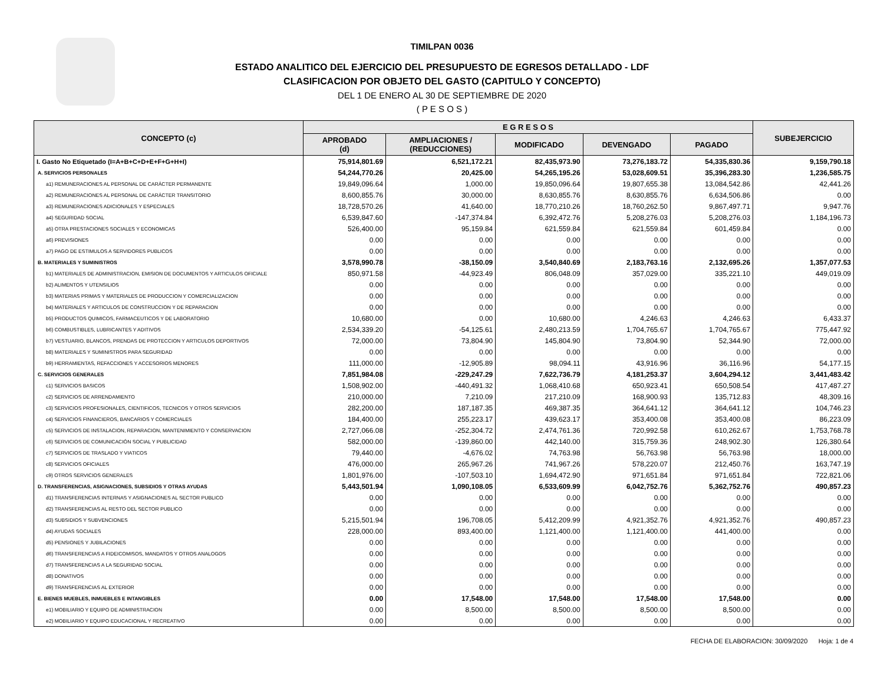TIMILPAN 0036
ESTADO ANALITICO DEL EJERCICIO DEL PRESUPUESTO DE EGRESOS DETALLADO - LDF
CLASIFICACION POR OBJETO DEL GASTO (CAPITULO Y CONCEPTO)
DEL 1 DE ENERO AL 30 DE SEPTIEMBRE DE 2020
( P E S O S )
| CONCEPTO (c) | E G R E S O S | | | | | SUBEJERCICIO |
| --- | --- | --- | --- | --- | --- | --- |
| | APROBADO (d) | AMPLIACIONES / (REDUCCIONES) | MODIFICADO | DEVENGADO | PAGADO | |
| I. Gasto No Etiquetado (I=A+B+C+D+E+F+G+H+I) | 75,914,801.69 | 6,521,172.21 | 82,435,973.90 | 73,276,183.72 | 54,335,830.36 | 9,159,790.18 |
| A. SERVICIOS PERSONALES | 54,244,770.26 | 20,425.00 | 54,265,195.26 | 53,028,609.51 | 35,396,283.30 | 1,236,585.75 |
| a1) REMUNERACIONES AL PERSONAL DE CARÁCTER PERMANENTE | 19,849,096.64 | 1,000.00 | 19,850,096.64 | 19,807,655.38 | 13,084,542.86 | 42,441.26 |
| a2) REMUNERACIONES AL PERSONAL DE CARÁCTER TRANSITORIO | 8,600,855.76 | 30,000.00 | 8,630,855.76 | 8,630,855.76 | 6,634,506.86 | 0.00 |
| a3) REMUNERACIONES ADICIONALES Y ESPECIALES | 18,728,570.26 | 41,640.00 | 18,770,210.26 | 18,760,262.50 | 9,867,497.71 | 9,947.76 |
| a4) SEGURIDAD SOCIAL | 6,539,847.60 | -147,374.84 | 6,392,472.76 | 5,208,276.03 | 5,208,276.03 | 1,184,196.73 |
| a5) OTRA PRESTACIONES SOCIALES Y ECONOMICAS | 526,400.00 | 95,159.84 | 621,559.84 | 621,559.84 | 601,459.84 | 0.00 |
| a6) PREVISIONES | 0.00 | 0.00 | 0.00 | 0.00 | 0.00 | 0.00 |
| a7) PAGO DE ESTIMULOS A SERVIDORES PUBLICOS | 0.00 | 0.00 | 0.00 | 0.00 | 0.00 | 0.00 |
| B. MATERIALES Y SUMINISTROS | 3,578,990.78 | -38,150.09 | 3,540,840.69 | 2,183,763.16 | 2,132,695.26 | 1,357,077.53 |
| b1) MATERIALES DE ADMINISTRACION, EMISION DE DOCUMENTOS Y ARTICULOS OFICIALE | 850,971.58 | -44,923.49 | 806,048.09 | 357,029.00 | 335,221.10 | 449,019.09 |
| b2) ALIMENTOS Y UTENSILIOS | 0.00 | 0.00 | 0.00 | 0.00 | 0.00 | 0.00 |
| b3) MATERIAS PRIMAS Y MATERIALES DE PRODUCCION Y COMERCIALIZACION | 0.00 | 0.00 | 0.00 | 0.00 | 0.00 | 0.00 |
| b4) MATERIALES Y ARTICULOS DE CONSTRUCCION Y DE REPARACION | 0.00 | 0.00 | 0.00 | 0.00 | 0.00 | 0.00 |
| b5) PRODUCTOS QUIMICOS, FARMACEUTICOS Y DE LABORATORIO | 10,680.00 | 0.00 | 10,680.00 | 4,246.63 | 4,246.63 | 6,433.37 |
| b6) COMBUSTIBLES, LUBRICANTES Y ADITIVOS | 2,534,339.20 | -54,125.61 | 2,480,213.59 | 1,704,765.67 | 1,704,765.67 | 775,447.92 |
| b7) VESTUARIO, BLANCOS, PRENDAS DE PROTECCION Y ARTICULOS DEPORTIVOS | 72,000.00 | 73,804.90 | 145,804.90 | 73,804.90 | 52,344.90 | 72,000.00 |
| b8) MATERIALES Y SUMINISTROS PARA SEGURIDAD | 0.00 | 0.00 | 0.00 | 0.00 | 0.00 | 0.00 |
| b9) HERRAMIENTAS, REFACCIONES Y ACCESORIOS MENORES | 111,000.00 | -12,905.89 | 98,094.11 | 43,916.96 | 36,116.96 | 54,177.15 |
| C. SERVICIOS GENERALES | 7,851,984.08 | -229,247.29 | 7,622,736.79 | 4,181,253.37 | 3,604,294.12 | 3,441,483.42 |
| c1) SERVICIOS BASICOS | 1,508,902.00 | -440,491.32 | 1,068,410.68 | 650,923.41 | 650,508.54 | 417,487.27 |
| c2) SERVICIOS DE ARRENDAMIENTO | 210,000.00 | 7,210.09 | 217,210.09 | 168,900.93 | 135,712.83 | 48,309.16 |
| c3) SERVICIOS PROFESIONALES, CIENTIFICOS, TECNICOS Y OTROS SERVICIOS | 282,200.00 | 187,187.35 | 469,387.35 | 364,641.12 | 364,641.12 | 104,746.23 |
| c4) SERVICIOS FINANCIEROS, BANCARIOS Y COMERCIALES | 184,400.00 | 255,223.17 | 439,623.17 | 353,400.08 | 353,400.08 | 86,223.09 |
| c5) SERVICIOS DE INSTALACION, REPARACION, MANTENIMIENTO Y CONSERVACION | 2,727,066.08 | -252,304.72 | 2,474,761.36 | 720,992.58 | 610,262.67 | 1,753,768.78 |
| c6) SERVICIOS DE COMUNICACIÓN SOCIAL Y PUBLICIDAD | 582,000.00 | -139,860.00 | 442,140.00 | 315,759.36 | 248,902.30 | 126,380.64 |
| c7) SERVICIOS DE TRASLADO Y VIATICOS | 79,440.00 | -4,676.02 | 74,763.98 | 56,763.98 | 56,763.98 | 18,000.00 |
| c8) SERVICIOS OFICIALES | 476,000.00 | 265,967.26 | 741,967.26 | 578,220.07 | 212,450.76 | 163,747.19 |
| c9) OTROS SERVICIOS GENERALES | 1,801,976.00 | -107,503.10 | 1,694,472.90 | 971,651.84 | 971,651.84 | 722,821.06 |
| D. TRANSFERENCIAS, ASIGNACIONES, SUBSIDIOS Y OTRAS AYUDAS | 5,443,501.94 | 1,090,108.05 | 6,533,609.99 | 6,042,752.76 | 5,362,752.76 | 490,857.23 |
| d1) TRANSFERENCIAS INTERNAS Y ASIGNACIONES AL SECTOR PUBLICO | 0.00 | 0.00 | 0.00 | 0.00 | 0.00 | 0.00 |
| d2) TRANSFERENCIAS AL RESTO DEL SECTOR PUBLICO | 0.00 | 0.00 | 0.00 | 0.00 | 0.00 | 0.00 |
| d3) SUBSIDIOS Y SUBVENCIONES | 5,215,501.94 | 196,708.05 | 5,412,209.99 | 4,921,352.76 | 4,921,352.76 | 490,857.23 |
| d4) AYUDAS SOCIALES | 228,000.00 | 893,400.00 | 1,121,400.00 | 1,121,400.00 | 441,400.00 | 0.00 |
| d5) PENSIONES Y JUBILACIONES | 0.00 | 0.00 | 0.00 | 0.00 | 0.00 | 0.00 |
| d6) TRANSFERENCIAS A FIDEICOMISOS, MANDATOS Y OTROS ANALOGOS | 0.00 | 0.00 | 0.00 | 0.00 | 0.00 | 0.00 |
| d7) TRANSFERENCIAS A LA SEGURIDAD SOCIAL | 0.00 | 0.00 | 0.00 | 0.00 | 0.00 | 0.00 |
| d8) DONATIVOS | 0.00 | 0.00 | 0.00 | 0.00 | 0.00 | 0.00 |
| d9) TRANSFERENCIAS AL EXTERIOR | 0.00 | 0.00 | 0.00 | 0.00 | 0.00 | 0.00 |
| E. BIENES MUEBLES, INMUEBLES E INTANGIBLES | 0.00 | 17,548.00 | 17,548.00 | 17,548.00 | 17,548.00 | 0.00 |
| e1) MOBILIARIO Y EQUIPO DE ADMINISTRACION | 0.00 | 8,500.00 | 8,500.00 | 8,500.00 | 8,500.00 | 0.00 |
| e2) MOBILIARIO Y EQUIPO EDUCACIONAL Y RECREATIVO | 0.00 | 0.00 | 0.00 | 0.00 | 0.00 | 0.00 |
FECHA DE ELABORACION: 30/09/2020 Hoja: 1 de 4